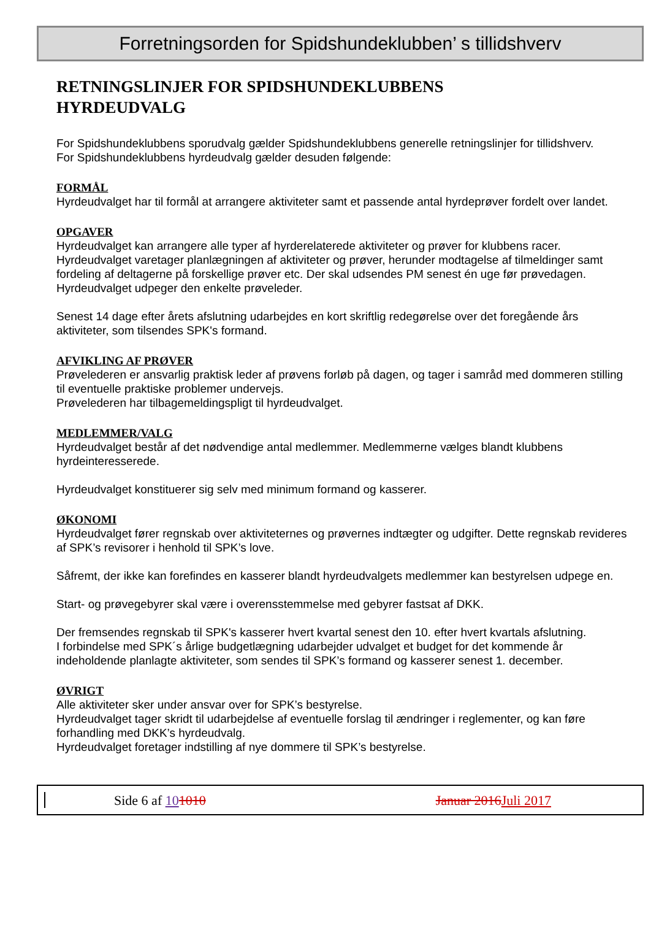Forretningsorden for Spidshundeklubben’ s tillidshverv
RETNINGSLINJER FOR SPIDSHUNDEKLUBBENS
HYRDEUDVALG
For Spidshundeklubbens sporudvalg gælder Spidshundeklubbens generelle retningslinjer for tillidshverv.
For Spidshundeklubbens hyrdeudvalg gælder desuden følgende:
FORMÅL
Hyrdeudvalget har til formål at arrangere aktiviteter samt et passende antal hyrdeprøver fordelt over landet.
OPGAVER
Hyrdeudvalget kan arrangere alle typer af hyrderelaterede aktiviteter og prøver for klubbens racer.
Hyrdeudvalget varetager planlægningen af aktiviteter og prøver, herunder modtagelse af tilmeldinger samt fordeling af deltagerne på forskellige prøver etc. Der skal udsendes PM senest én uge før prøvedagen.
Hyrdeudvalget udpeger den enkelte prøveleder.
Senest 14 dage efter årets afslutning udarbejdes en kort skriftlig redegørelse over det foregående års aktiviteter, som tilsendes SPK's formand.
AFVIKLING AF PRØVER
Prøvelederen er ansvarlig praktisk leder af prøvens forløb på dagen, og tager i samråd med dommeren stilling til eventuelle praktiske problemer undervejs.
Prøvelederen har tilbagemeldingspligt til hyrdeudvalget.
MEDLEMMER/VALG
Hyrdeudvalget består af det nødvendige antal medlemmer. Medlemmerne vælges blandt klubbens hyrdeinteresserede.
Hyrdeudvalget konstituerer sig selv med minimum formand og kasserer.
ØKONOMI
Hyrdeudvalget fører regnskab over aktiviteternes og prøvernes indtægter og udgifter. Dette regnskab revideres af SPK’s revisorer i henhold til SPK’s love.
Såfremt, der ikke kan forefindes en kasserer blandt hyrdeudvalgets medlemmer kan bestyrelsen udpege en.
Start- og prøvegebyrer skal være i overensstemmelse med gebyrer fastsat af DKK.
Der fremsendes regnskab til SPK's kasserer hvert kvartal senest den 10. efter hvert kvartals afslutning.
I forbindelse med SPK´s årlige budgetlægning udarbejder udvalget et budget for det kommende år indeholdende planlagte aktiviteter, som sendes til SPK’s formand og kasserer senest 1. december.
ØVRIGT
Alle aktiviteter sker under ansvar over for SPK’s bestyrelse.
Hyrdeudvalget tager skridt til udarbejdelse af eventuelle forslag til ændringer i reglementer, og kan føre forhandling med DKK’s hyrdeudvalg.
Hyrdeudvalget foretager indstilling af nye dommere til SPK’s bestyrelse.
Side 6 af 101010 Januar 2016 Juli 2017